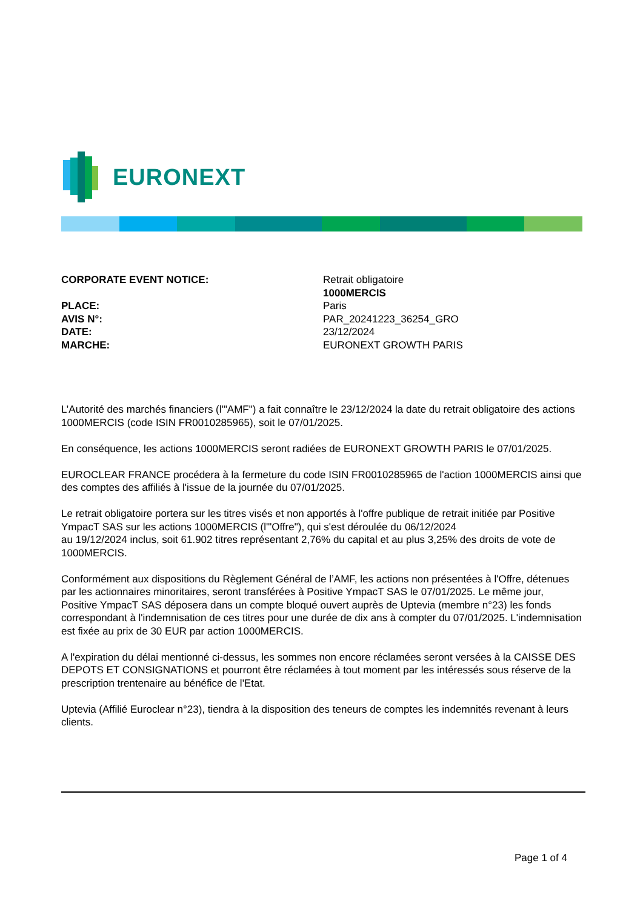EURONEXT
| CORPORATE EVENT NOTICE: | Retrait obligatoire 1000MERCIS |
| PLACE: | Paris |
| AVIS N°: | PAR_20241223_36254_GRO |
| DATE: | 23/12/2024 |
| MARCHE: | EURONEXT GROWTH PARIS |
L’Autorité des marchés financiers (l'"AMF") a fait connaître le 23/12/2024 la date du retrait obligatoire des actions 1000MERCIS (code ISIN FR0010285965), soit le 07/01/2025.
En conséquence, les actions 1000MERCIS seront radiées de EURONEXT GROWTH PARIS le 07/01/2025.
EUROCLEAR FRANCE procédera à la fermeture du code ISIN FR0010285965 de l'action 1000MERCIS ainsi que des comptes des affiliés à l'issue de la journée du 07/01/2025.
Le retrait obligatoire portera sur les titres visés et non apportés à l'offre publique de retrait initiée par Positive YmpacT SAS sur les actions 1000MERCIS (l'"Offre"), qui s'est déroulée du 06/12/2024
au 19/12/2024 inclus, soit 61.902 titres représentant 2,76% du capital et au plus 3,25% des droits de vote de 1000MERCIS.
Conformément aux dispositions du Règlement Général de l’AMF, les actions non présentées à l'Offre, détenues par les actionnaires minoritaires, seront transférées à Positive YmpacT SAS le 07/01/2025. Le même jour, Positive YmpacT SAS déposera dans un compte bloqué ouvert auprès de Uptevia (membre n°23) les fonds correspondant à l'indemnisation de ces titres pour une durée de dix ans à compter du 07/01/2025. L'indemnisation est fixée au prix de 30 EUR par action 1000MERCIS.
A l'expiration du délai mentionné ci-dessus, les sommes non encore réclamées seront versées à la CAISSE DES DEPOTS ET CONSIGNATIONS et pourront être réclamées à tout moment par les intéressés sous réserve de la prescription trentenaire au bénéfice de l'Etat.
Uptevia (Affilié Euroclear n°23), tiendra à la disposition des teneurs de comptes les indemnités revenant à leurs clients.
Page 1 of 4